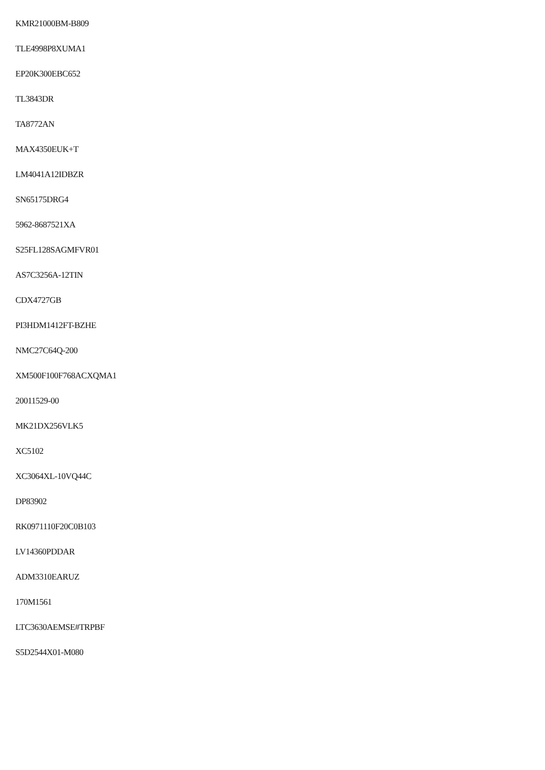KMR21000BM-B809
TLE4998P8XUMA1
EP20K300EBC652
TL3843DR
TA8772AN
MAX4350EUK+T
LM4041A12IDBZR
SN65175DRG4
5962-8687521XA
S25FL128SAGMFVR01
AS7C3256A-12TIN
CDX4727GB
PI3HDM1412FT-BZHE
NMC27C64Q-200
XM500F100F768ACXQMA1
20011529-00
MK21DX256VLK5
XC5102
XC3064XL-10VQ44C
DP83902
RK0971110F20C0B103
LV14360PDDAR
ADM3310EARUZ
170M1561
LTC3630AEMSE#TRPBF
S5D2544X01-M080